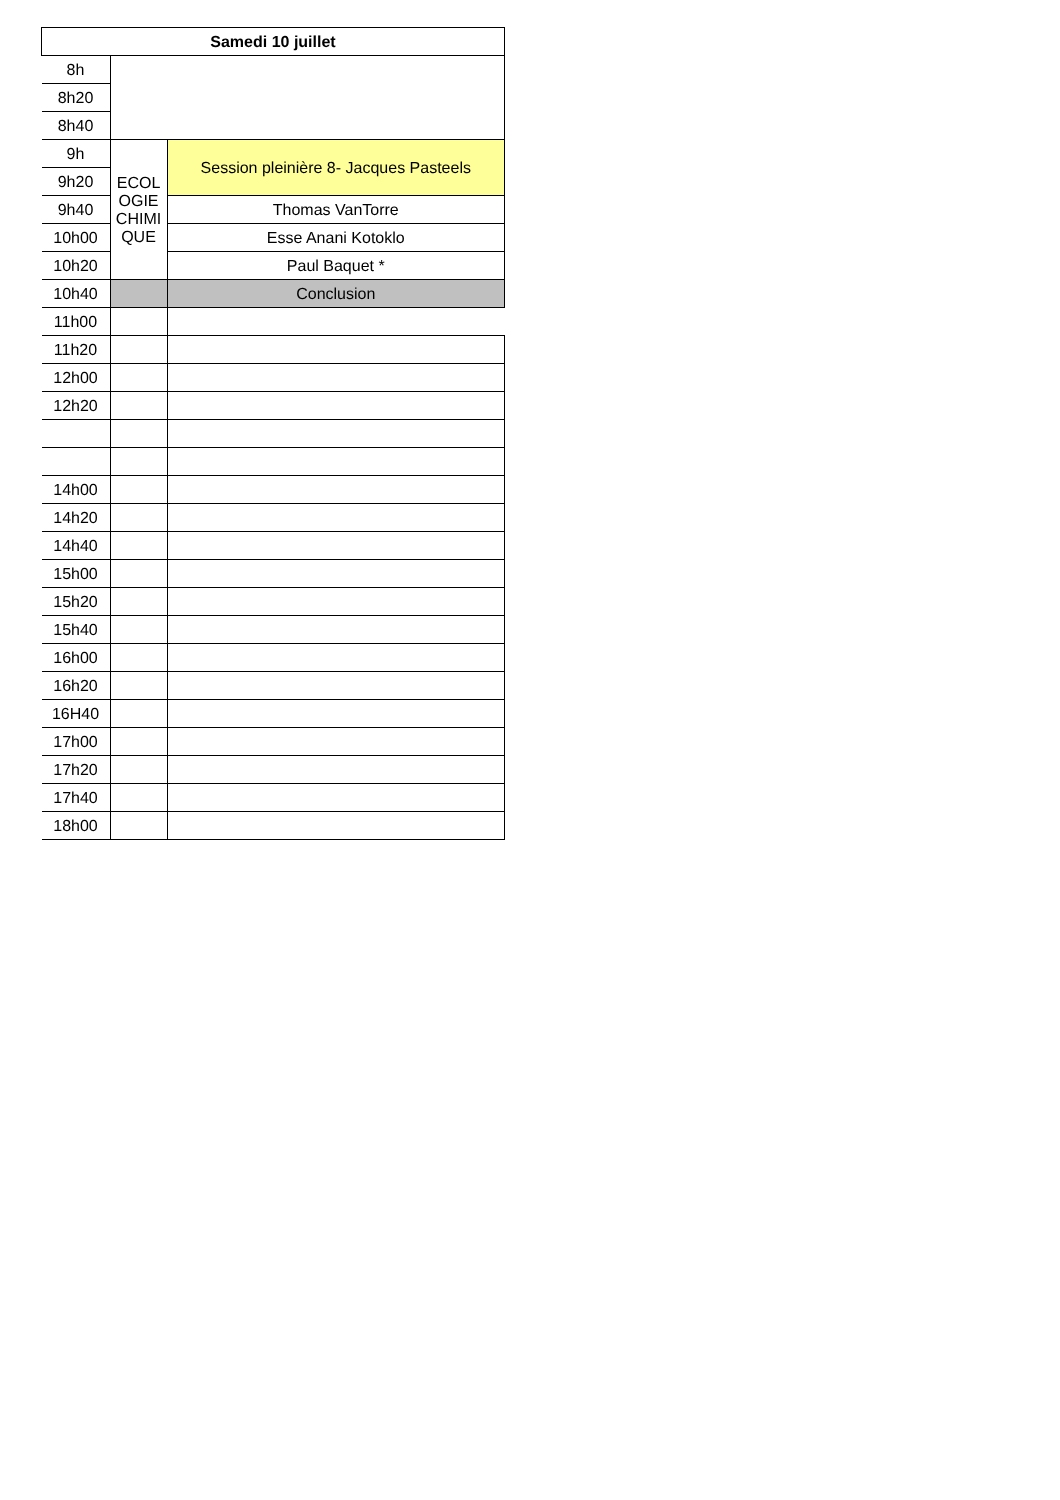| Samedi 10 juillet | | |
| --- | --- | --- |
| 8h | | |
| 8h20 | | |
| 8h40 | | |
| 9h | ECOL OGIE CHIMI QUE | Session pleinière 8- Jacques Pasteels |
| 9h20 | | |
| 9h40 | | Thomas VanTorre |
| 10h00 | | Esse Anani Kotoklo |
| 10h20 | | Paul Baquet * |
| 10h40 | | Conclusion |
| 11h00 | | |
| 11h20 | | |
| 12h00 | | |
| 12h20 | | |
| 14h00 | | |
| 14h20 | | |
| 14h40 | | |
| 15h00 | | |
| 15h20 | | |
| 15h40 | | |
| 16h00 | | |
| 16h20 | | |
| 16H40 | | |
| 17h00 | | |
| 17h20 | | |
| 17h40 | | |
| 18h00 | | |